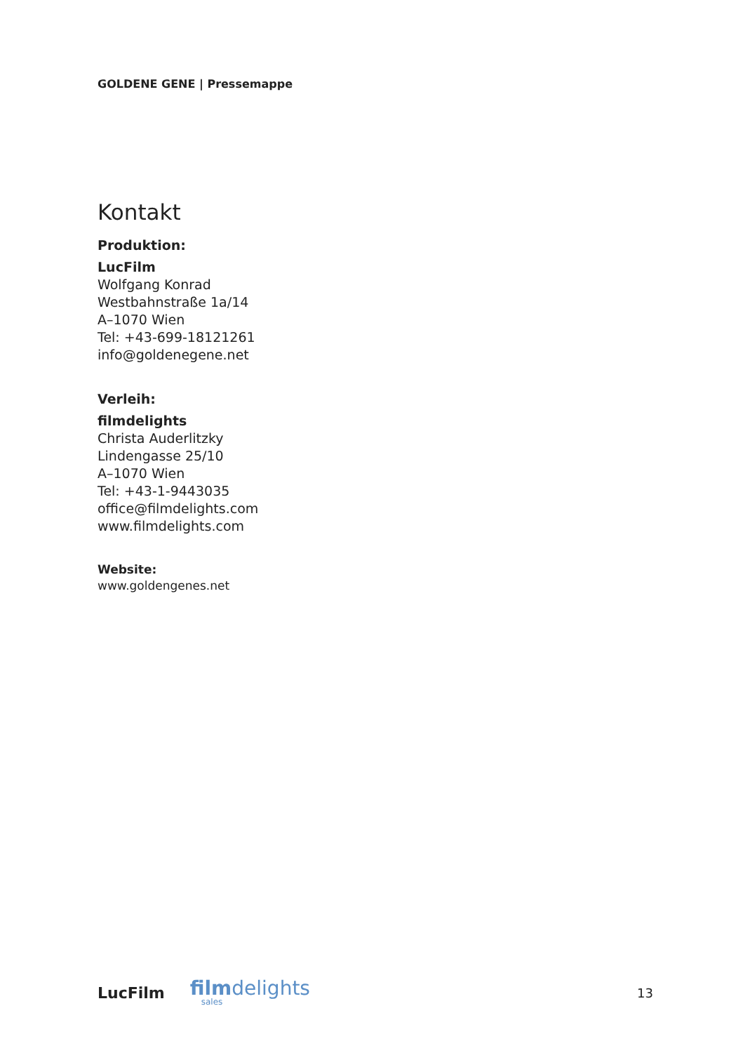GOLDENE GENE | Pressemappe
Kontakt
Produktion:
LucFilm
Wolfgang Konrad
Westbahnstraße 1a/14
A–1070 Wien
Tel: +43-699-18121261
info@goldenegene.net
Verleih:
filmdelights
Christa Auderlitzky
Lindengasse 25/10
A–1070 Wien
Tel: +43-1-9443035
office@filmdelights.com
www.filmdelights.com
Website:
www.goldengenes.net
LucFilm
filmdelights
sales
13